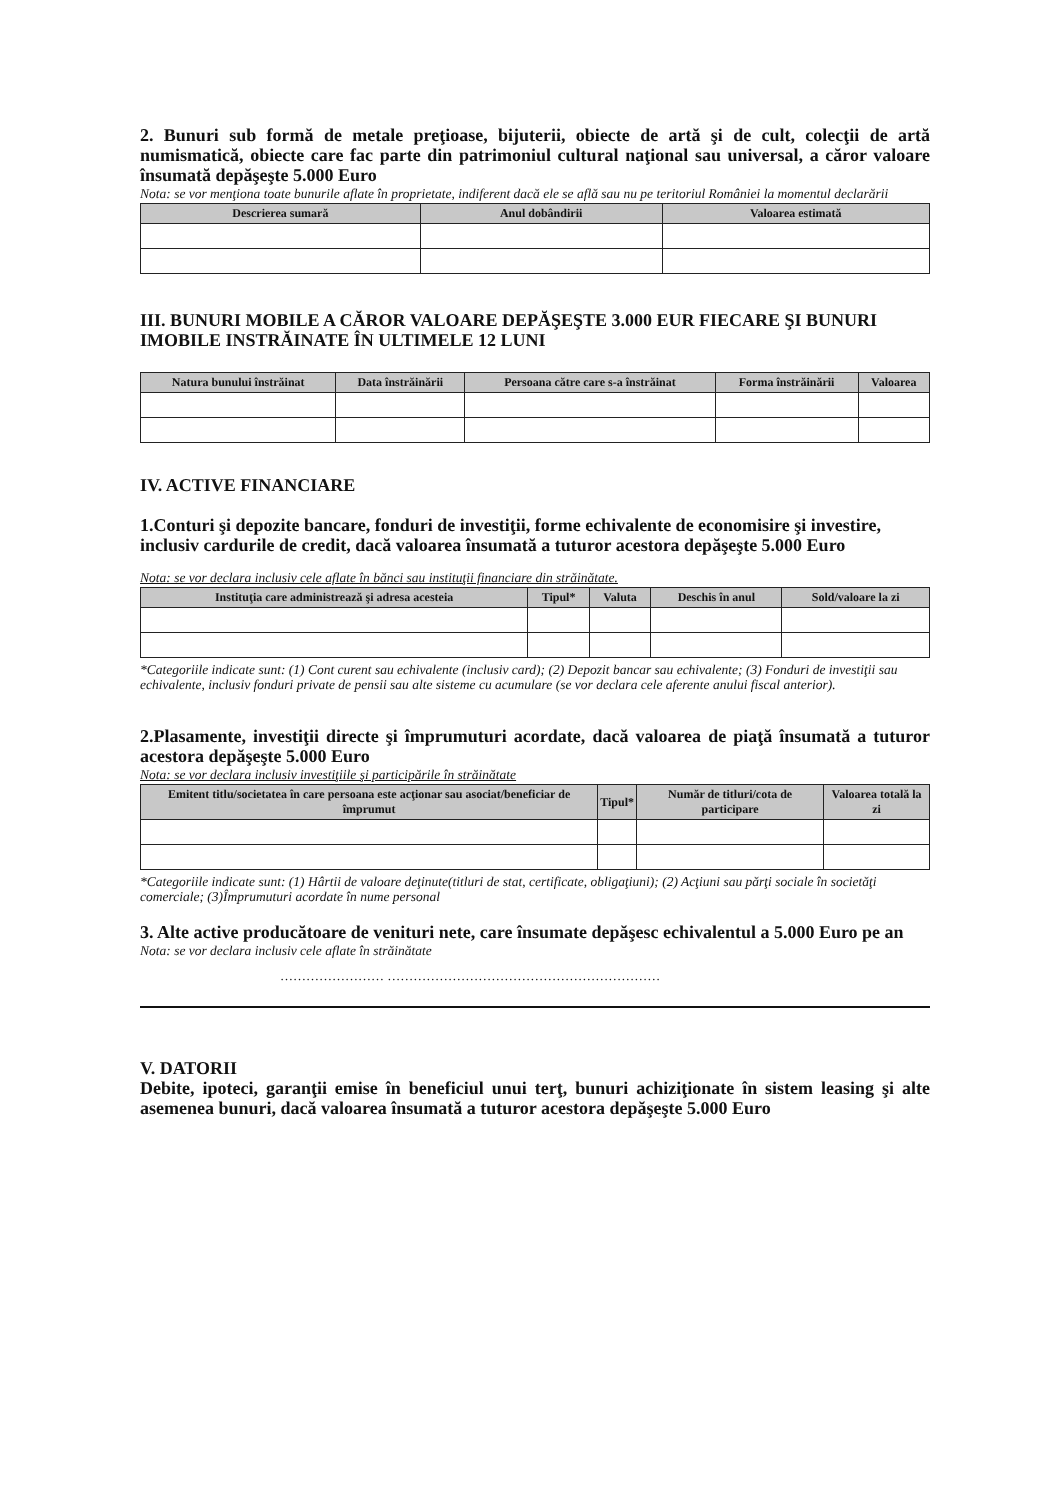2. Bunuri sub formă de metale preţioase, bijuterii, obiecte de artă şi de cult, colecţii de artă numismatică, obiecte care fac parte din patrimoniul cultural naţional sau universal, a căror valoare însumată depăşeşte 5.000 Euro
Nota: se vor menţiona toate bunurile aflate în proprietate, indiferent dacă ele se află sau nu pe teritoriul României la momentul declarării
| Descrierea sumară | Anul dobândirii | Valoarea estimată |
| --- | --- | --- |
III. BUNURI MOBILE A CĂROR VALOARE DEPĂŞEŞTE 3.000 EUR FIECARE ŞI BUNURI IMOBILE INSTRĂINATE ÎN ULTIMELE 12 LUNI
| Natura bunului înstrăinat | Data înstrăinării | Persoana către care s-a înstrăinat | Forma înstrăinării | Valoarea |
| --- | --- | --- | --- | --- |
IV. ACTIVE FINANCIARE
1.Conturi şi depozite bancare, fonduri de investiţii, forme echivalente de economisire şi investire, inclusiv cardurile de credit, dacă valoarea însumată a tuturor acestora depăşeşte 5.000 Euro
Nota: se vor declara inclusiv cele aflate în bănci sau instituţii financiare din străinătate.
| Instituţia care administrează şi adresa acesteia | Tipul* | Valuta | Deschis în anul | Sold/valoare la zi |
| --- | --- | --- | --- | --- |
*Categoriile indicate sunt: (1) Cont curent sau echivalente (inclusiv card); (2) Depozit bancar sau echivalente; (3) Fonduri de investiţii sau echivalente, inclusiv fonduri private de pensii sau alte sisteme cu acumulare (se vor declara cele aferente anului fiscal anterior).
2.Plasamente, investiţii directe şi împrumuturi acordate, dacă valoarea de piaţă însumată a tuturor acestora depăşeşte 5.000 Euro
Nota: se vor declara inclusiv investiţiile şi participările în străinătate
| Emitent titlu/societatea în care persoana este acţionar sau asociat/beneficiar de împrumut | Tipul* | Număr de titluri/cota de participare | Valoarea totală la zi |
| --- | --- | --- | --- |
*Categoriile indicate sunt: (1) Hârtii de valoare deţinute(titluri de stat, certificate, obligaţiuni); (2) Acţiuni sau părţi sociale în societăţi comerciale; (3)Împrumuturi acordate în nume personal
3. Alte active producătoare de venituri nete, care însumate depăşesc echivalentul a 5.000 Euro pe an
Nota: se vor declara inclusiv cele aflate în străinătate
…………………… ………………………………………………………
V. DATORII
Debite, ipoteci, garanţii emise în beneficiul unui terţ, bunuri achiziţionate în sistem leasing şi alte asemenea bunuri, dacă valoarea însumată a tuturor acestora depăşeşte 5.000 Euro